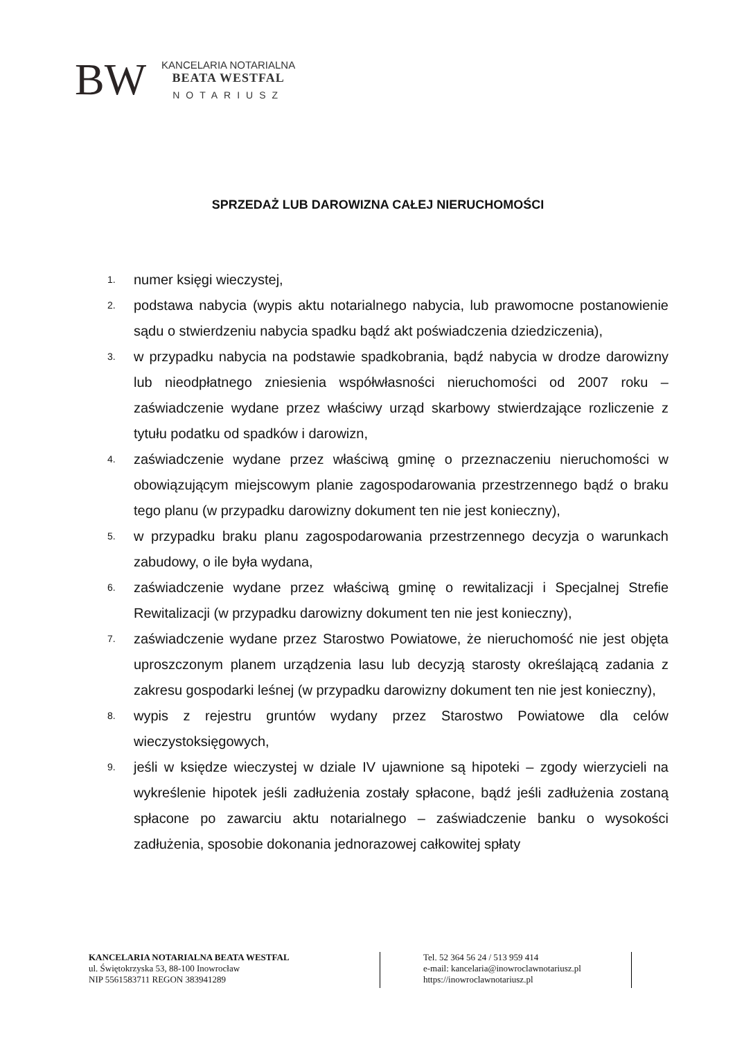BW
KANCELARIA NOTARIALNA
BEATA WESTFAL
NOTARIUSZ
SPRZEDAŻ LUB DAROWIZNA CAŁEJ NIERUCHOMOŚCI
1. numer księgi wieczystej,
2. podstawa nabycia (wypis aktu notarialnego nabycia, lub prawomocne postanowienie sądu o stwierdzeniu nabycia spadku bądź akt poświadczenia dziedziczenia),
3. w przypadku nabycia na podstawie spadkobrania, bądź nabycia w drodze darowizny lub nieodpłatnego zniesienia współwłasności nieruchomości od 2007 roku – zaświadczenie wydane przez właściwy urząd skarbowy stwierdzające rozliczenie z tytułu podatku od spadków i darowizn,
4. zaświadczenie wydane przez właściwą gminę o przeznaczeniu nieruchomości w obowiązującym miejscowym planie zagospodarowania przestrzennego bądź o braku tego planu (w przypadku darowizny dokument ten nie jest konieczny),
5. w przypadku braku planu zagospodarowania przestrzennego decyzja o warunkach zabudowy, o ile była wydana,
6. zaświadczenie wydane przez właściwą gminę o rewitalizacji i Specjalnej Strefie Rewitalizacji (w przypadku darowizny dokument ten nie jest konieczny),
7. zaświadczenie wydane przez Starostwo Powiatowe, że nieruchomość nie jest objęta uproszczonym planem urządzenia lasu lub decyzją starosty określającą zadania z zakresu gospodarki leśnej (w przypadku darowizny dokument ten nie jest konieczny),
8. wypis z rejestru gruntów wydany przez Starostwo Powiatowe dla celów wieczystoksięgowych,
9. jeśli w księdze wieczystej w dziale IV ujawnione są hipoteki – zgody wierzycieli na wykreślenie hipotek jeśli zadłużenia zostały spłacone, bądź jeśli zadłużenia zostaną spłacone po zawarciu aktu notarialnego – zaświadczenie banku o wysokości zadłużenia, sposobie dokonania jednorazowej całkowitej spłaty
KANCELARIA NOTARIALNA BEATA WESTFAL
ul. Świętokrzyska 53, 88-100 Inowrocław
NIP 5561583711 REGON 383941289
Tel. 52 364 56 24 / 513 959 414
e-mail: kancelaria@inowroclawnotariusz.pl
https://inowroclawnotariusz.pl